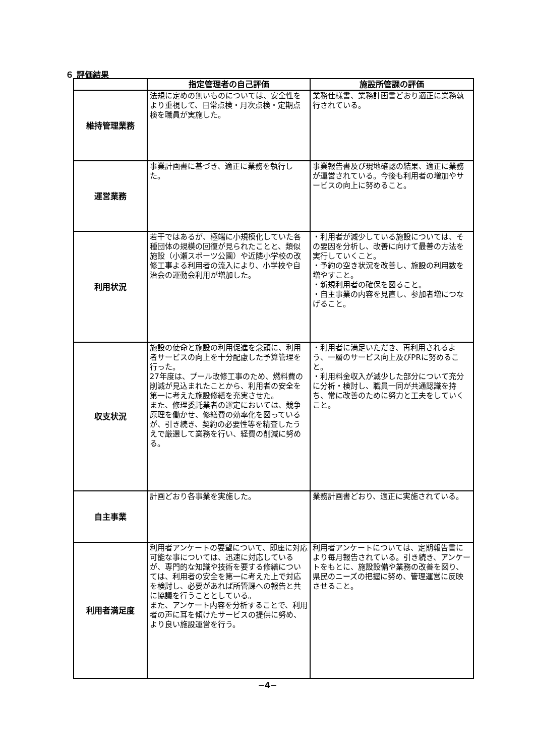６ 評価結果
| | 指定管理者の自己評価 | 施設所管課の評価 |
| --- | --- | --- |
| 維持管理業務 | 法規に定めの無いものについては、安全性をより重視して、日常点検・月次点検・定期点検を職員が実施した。 | 業務仕様書、業務計画書どおり適正に業務執行されている。 |
| 運営業務 | 事業計画書に基づき、適正に業務を執行した。 | 事業報告書及び現地確認の結果、適正に業務が運営されている。今後も利用者の増加やサービスの向上に努めること。 |
| 利用状況 | 若干ではあるが、極端に小規模化していた各種団体の規模の回復が見られたことと、類似施設（小瀬スポーツ公園）や近隣小学校の改修工事よる利用者の流入により、小学校や自治会の運動会利用が増加した。 | ・利用者が減少している施設については、その要因を分析し、改善に向けて最善の方法を実行していくこと。 ・予約の空き状況を改善し、施設の利用数を増やすこと。 ・新規利用者の確保を図ること。 ・自主事業の内容を見直し、参加者増につなげること。 |
| 収支状況 | 施設の使命と施設の利用促進を念頭に、利用者サービスの向上を十分配慮した予算管理を行った。 27年度は、プール改修工事のため、燃料費の削減が見込まれたことから、利用者の安全を第一に考えた施設修繕を充実させた。 また、修理委託業者の選定においては、競争原理を働かせ、修繕費の効率化を図っているが、引き続き、契約の必要性等を精査したうえで厳選して業務を行い、経費の削減に努める。 | ・利用者に満足いただき、再利用されるよう、一層のサービス向上及びPRに努めること。 ・利用料金収入が減少した部分について充分に分析・検討し、職員一同が共通認識を持ち、常に改善のために努力と工夫をしていくこと。 |
| 自主事業 | 計画どおり各事業を実施した。 | 業務計画書どおり、適正に実施されている。 |
| 利用者満足度 | 利用者アンケートの要望について、即座に対応可能な事については、迅速に対応しているが、専門的な知識や技術を要する修繕については、利用者の安全を第一に考えた上で対応を検討し、必要があれば所管課への報告と共に協議を行うこととしている。 また、アンケート内容を分析することで、利用者の声に耳を傾けたサービスの提供に努め、より良い施設運営を行う。 | 利用者アンケートについては、定期報告書により毎月報告されている。引き続き、アンケートをもとに、施設設備や業務の改善を図り、県民のニーズの把握に努め、管理運営に反映させること。 |
−4−